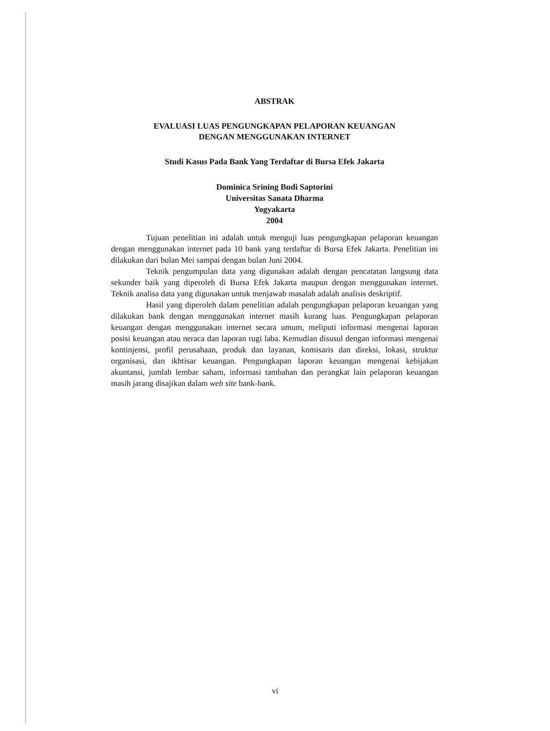ABSTRAK
EVALUASI LUAS PENGUNGKAPAN PELAPORAN KEUANGAN
DENGAN MENGGUNAKAN INTERNET
Studi Kasus Pada Bank Yang Terdaftar di Bursa Efek Jakarta
Dominica Srining Budi Saptorini
Universitas Sanata Dharma
Yogyakarta
2004
Tujuan penelitian ini adalah untuk menguji luas pengungkapan pelaporan keuangan dengan menggunakan internet pada 10 bank yang terdaftar di Bursa Efek Jakarta. Penelitian ini dilakukan dari bulan Mei sampai dengan bulan Juni 2004.
Teknik pengumpulan data yang digunakan adalah dengan pencatatan langsung data sekunder baik yang diperoleh di Bursa Efek Jakarta maupun dengan menggunakan internet. Teknik analisa data yang digunakan untuk menjawab masalah adalah analisis deskriptif.
Hasil yang diperoleh dalam penelitian adalah pengungkapan pelaporan keuangan yang dilakukan bank dengan menggunakan internet masih kurang luas. Pengungkapan pelaporan keuangan dengan menggunakan internet secara umum, meliputi informasi mengenai laporan posisi keuangan atau neraca dan laporan rugi laba. Kemudian disusul dengan informasi mengenai kontinjensi, profil perusahaan, produk dan layanan, komisaris dan direksi, lokasi, struktur organisasi, dan ikhtisar keuangan. Pengungkapan laporan keuangan mengenai kebijakan akuntansi, jumlah lembar saham, informasi tambahan dan perangkat lain pelaporan keuangan masih jarang disajikan dalam web site bank-bank.
vi